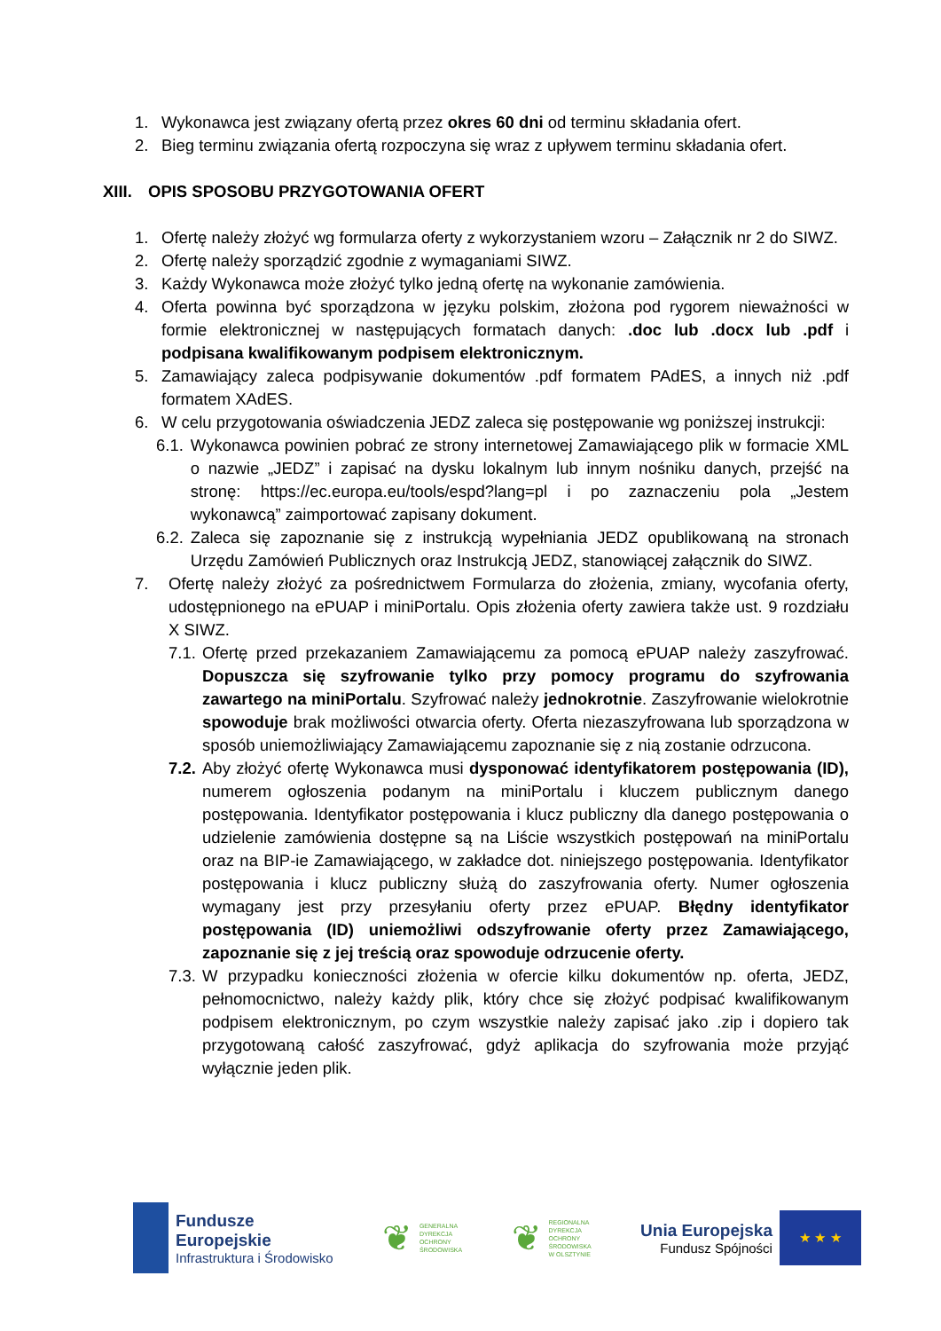1. Wykonawca jest związany ofertą przez okres 60 dni od terminu składania ofert.
2. Bieg terminu związania ofertą rozpoczyna się wraz z upływem terminu składania ofert.
XIII. OPIS SPOSOBU PRZYGOTOWANIA OFERT
1. Ofertę należy złożyć wg formularza oferty z wykorzystaniem wzoru – Załącznik nr 2 do SIWZ.
2. Ofertę należy sporządzić zgodnie z wymaganiami SIWZ.
3. Każdy Wykonawca może złożyć tylko jedną ofertę na wykonanie zamówienia.
4. Oferta powinna być sporządzona w języku polskim, złożona pod rygorem nieważności w formie elektronicznej w następujących formatach danych: .doc lub .docx lub .pdf i podpisana kwalifikowanym podpisem elektronicznym.
5. Zamawiający zaleca podpisywanie dokumentów .pdf formatem PAdES, a innych niż .pdf formatem XAdES.
6. W celu przygotowania oświadczenia JEDZ zaleca się postępowanie wg poniższej instrukcji:
6.1. Wykonawca powinien pobrać ze strony internetowej Zamawiającego plik w formacie XML o nazwie „JEDZ” i zapisać na dysku lokalnym lub innym nośniku danych, przejść na stronę: https://ec.europa.eu/tools/espd?lang=pl i po zaznaczeniu pola „Jestem wykonawcą” zaimportować zapisany dokument.
6.2. Zaleca się zapoznanie się z instrukcją wypełniania JEDZ opublikowaną na stronach Urzędu Zamówień Publicznych oraz Instrukcją JEDZ, stanowiącej załącznik do SIWZ.
7. Ofertę należy złożyć za pośrednictwem Formularza do złożenia, zmiany, wycofania oferty, udostępnionego na ePUAP i miniPortalu. Opis złożenia oferty zawiera także ust. 9 rozdziału X SIWZ.
7.1. Ofertę przed przekazaniem Zamawiającemu za pomocą ePUAP należy zaszyfrować. Dopuszcza się szyfrowanie tylko przy pomocy programu do szyfrowania zawartego na miniPortalu. Szyfrować należy jednokrotnie. Zaszyfrowanie wielokrotnie spowoduje brak możliwości otwarcia oferty. Oferta niezaszyfrowana lub sporządzona w sposób uniemożliwiający Zamawiającemu zapoznanie się z nią zostanie odrzucona.
7.2. Aby złożyć ofertę Wykonawca musi dysponować identyfikatorem postępowania (ID), numerem ogłoszenia podanym na miniPortalu i kluczem publicznym danego postępowania. Identyfikator postępowania i klucz publiczny dla danego postępowania o udzielenie zamówienia dostępne są na Liście wszystkich postępowań na miniPortalu oraz na BIP-ie Zamawiającego, w zakładce dot. niniejszego postępowania. Identyfikator postępowania i klucz publiczny służą do zaszyfrowania oferty. Numer ogłoszenia wymagany jest przy przesyłaniu oferty przez ePUAP. Błędny identyfikator postępowania (ID) uniemożliwi odszyfrowanie oferty przez Zamawiającego, zapoznanie się z jej treścią oraz spowoduje odrzucenie oferty.
7.3. W przypadku konieczności złożenia w ofercie kilku dokumentów np. oferta, JEDZ, pełnomocnictwo, należy każdy plik, który chce się złożyć podpisać kwalifikowanym podpisem elektronicznym, po czym wszystkie należy zapisać jako .zip i dopiero tak przygotowaną całość zaszyfrować, gdyż aplikacja do szyfrowania może przyjąć wyłącznie jeden plik.
Fundusze
Europejskie
Infrastruktura i Środowisko
❦
GENERALNA
DYREKCJA
OCHRONY
ŚRODOWISKA
❦
REGIONALNA
DYREKCJA
OCHRONY
ŚRODOWISKA
W OLSZTYNIE
Unia Europejska
Fundusz Spójności
★ ★ ★